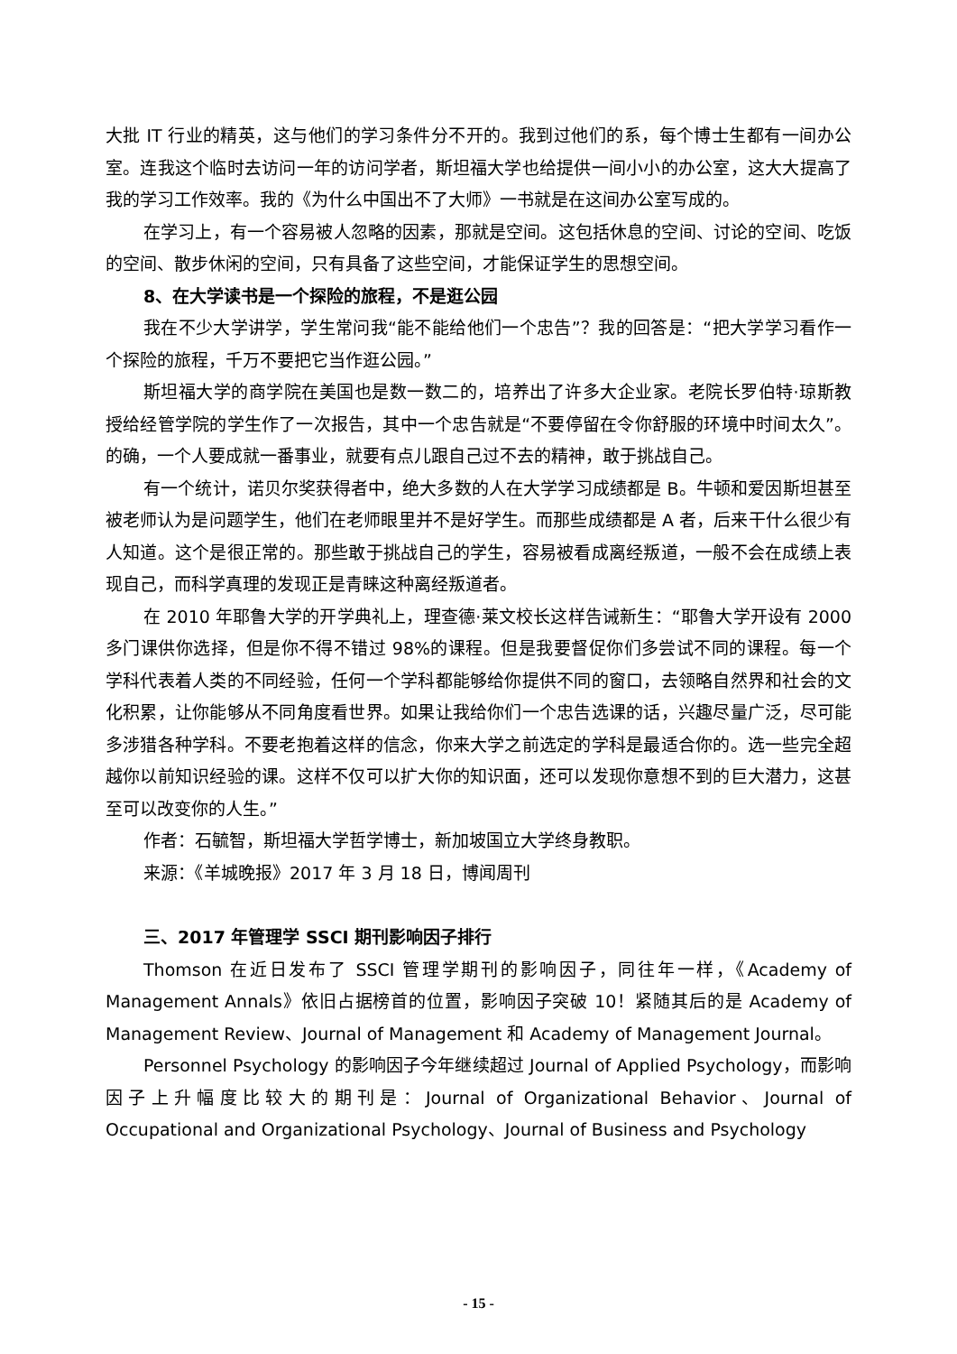大批 IT 行业的精英，这与他们的学习条件分不开的。我到过他们的系，每个博士生都有一间办公室。连我这个临时去访问一年的访问学者，斯坦福大学也给提供一间小小的办公室，这大大提高了我的学习工作效率。我的《为什么中国出不了大师》一书就是在这间办公室写成的。
在学习上，有一个容易被人忽略的因素，那就是空间。这包括休息的空间、讨论的空间、吃饭的空间、散步休闲的空间，只有具备了这些空间，才能保证学生的思想空间。
8、在大学读书是一个探险的旅程，不是逛公园
我在不少大学讲学，学生常问我“能不能给他们一个忠告”？我的回答是：“把大学学习看作一个探险的旅程，千万不要把它当作逛公园。”
斯坦福大学的商学院在美国也是数一数二的，培养出了许多大企业家。老院长罗伯特·琼斯教授给经管学院的学生作了一次报告，其中一个忠告就是“不要停留在令你舒服的环境中时间太久”。的确，一个人要成就一番事业，就要有点儿跟自己过不去的精神，敢于挑战自己。
有一个统计，诺贝尔奖获得者中，绝大多数的人在大学学习成绩都是 B。牛顿和爱因斯坦甚至被老师认为是问题学生，他们在老师眼里并不是好学生。而那些成绩都是 A 者，后来干什么很少有人知道。这个是很正常的。那些敢于挑战自己的学生，容易被看成离经叛道，一般不会在成绩上表现自己，而科学真理的发现正是青睐这种离经叛道者。
在 2010 年耶鲁大学的开学典礼上，理查德·莱文校长这样告诫新生：“耶鲁大学开设有 2000 多门课供你选择，但是你不得不错过 98%的课程。但是我要督促你们多尝试不同的课程。每一个学科代表着人类的不同经验，任何一个学科都能够给你提供不同的窗口，去领略自然界和社会的文化积累，让你能够从不同角度看世界。如果让我给你们一个忠告选课的话，兴趣尽量广泛，尽可能多涉猎各种学科。不要老抱着这样的信念，你来大学之前选定的学科是最适合你的。选一些完全超越你以前知识经验的课。这样不仅可以扩大你的知识面，还可以发现你意想不到的巨大潜力，这甚至可以改变你的人生。”
作者：石毓智，斯坦福大学哲学博士，新加坡国立大学终身教职。
来源：《羊城晚报》2017 年 3 月 18 日，博闻周刊
三、2017 年管理学 SSCI 期刊影响因子排行
Thomson 在近日发布了 SSCI 管理学期刊的影响因子，同往年一样，《Academy of Management Annals》依旧占据榜首的位置，影响因子突破 10！紧随其后的是 Academy of Management Review、Journal of Management 和 Academy of Management Journal。
Personnel Psychology 的影响因子今年继续超过 Journal of Applied Psychology，而影响因子上升幅度比较大的期刊是：Journal of Organizational Behavior、Journal of Occupational and Organizational Psychology、Journal of Business and Psychology
- 15 -